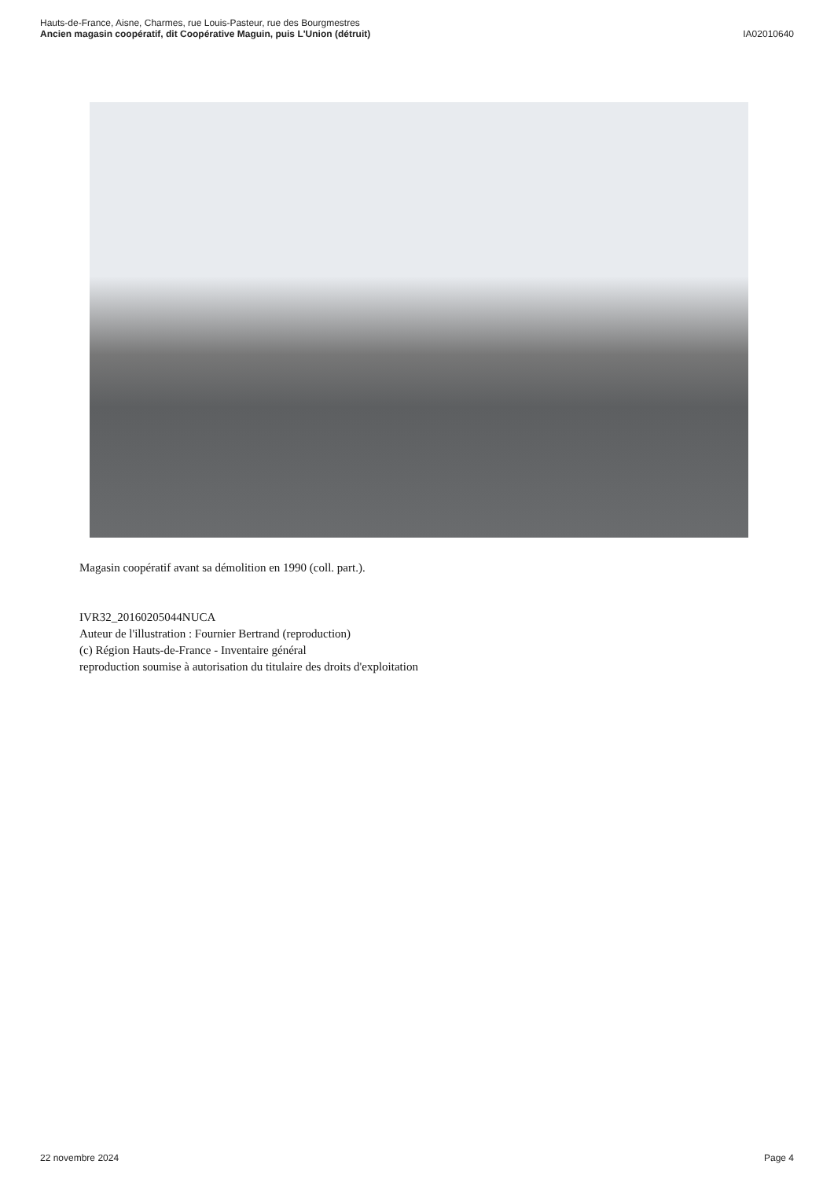Hauts-de-France, Aisne, Charmes, rue Louis-Pasteur, rue des Bourgmestres
Ancien magasin coopératif, dit Coopérative Maguin, puis L'Union (détruit)
IA02010640
Magasin coopératif avant sa démolition en 1990 (coll. part.).
IVR32_20160205044NUCA
Auteur de l'illustration : Fournier Bertrand (reproduction)
(c) Région Hauts-de-France - Inventaire général
reproduction soumise à autorisation du titulaire des droits d'exploitation
22 novembre 2024 Page 4